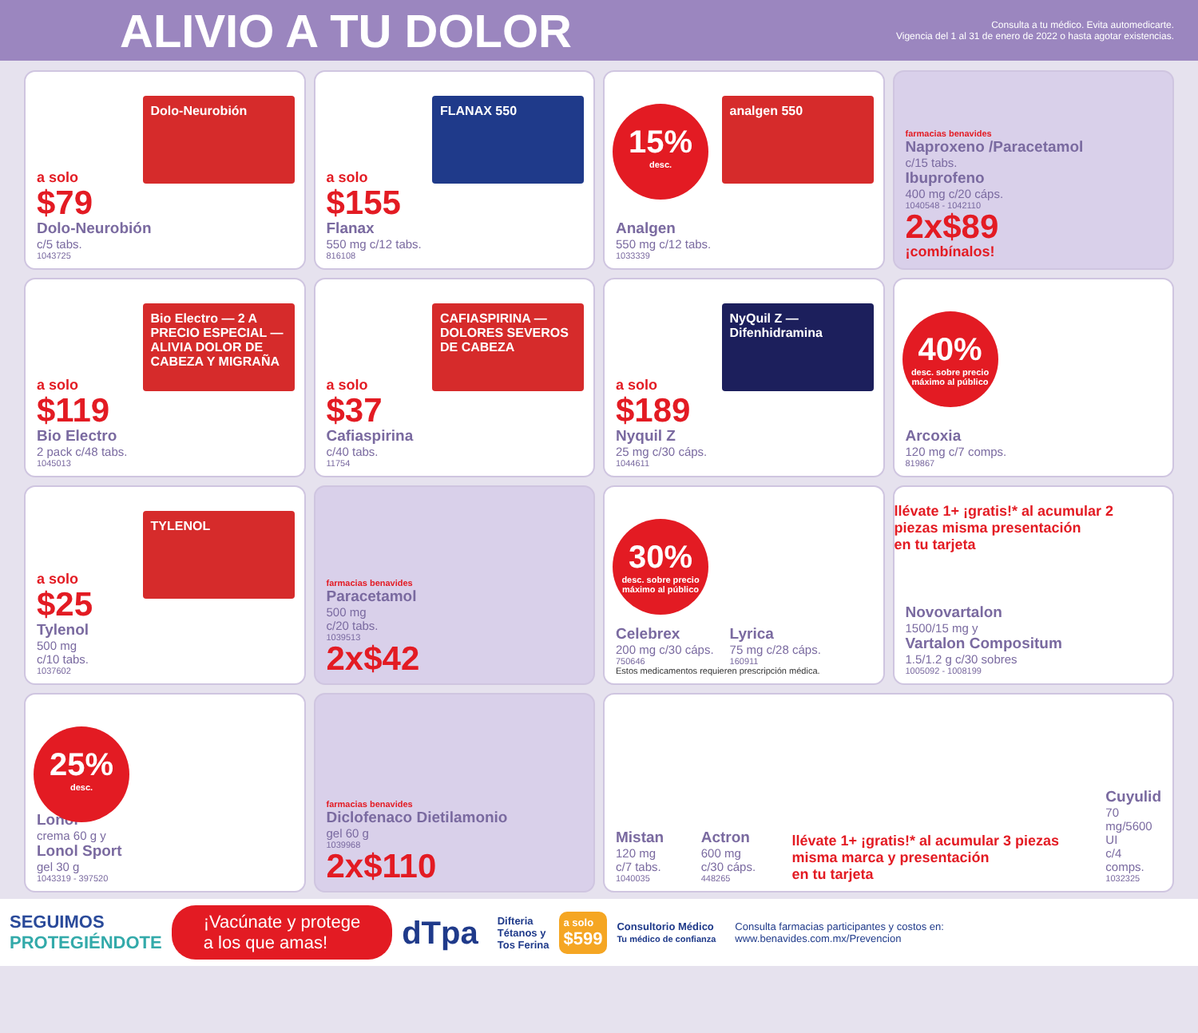ALIVIO A TU DOLOR
Consulta a tu médico. Evita automedicarte.
Vigencia del 1 al 31 de enero de 2022 o hasta agotar existencias.
Dolo-Neurobión
a solo
$79
Dolo-Neurobión
c/5 tabs.
1043725
FLANAX 550
a solo
$155
Flanax
550 mg c/12 tabs.
816108
15%
desc.
analgen 550
Analgen
550 mg c/12 tabs.
1033339
farmacias benavides
Naproxeno /Paracetamol
c/15 tabs.
Ibuprofeno
400 mg c/20 cáps.
1040548 - 1042110
2x$89
¡combínalos!
Bio Electro — 2 A PRECIO ESPECIAL — ALIVIA DOLOR DE CABEZA Y MIGRAÑA
a solo
$119
Bio Electro
2 pack c/48 tabs.
1045013
CAFIASPIRINA — DOLORES SEVEROS DE CABEZA
a solo
$37
Cafiaspirina
c/40 tabs.
11754
NyQuil Z — Difenhidramina
a solo
$189
Nyquil Z
25 mg c/30 cáps.
1044611
40%
desc. sobre precio máximo al público
Arcoxia
120 mg c/7 comps.
819867
TYLENOL
a solo
$25
Tylenol
500 mg
c/10 tabs.
1037602
farmacias benavides
Paracetamol
500 mg
c/20 tabs.
1039513
2x$42
30%
desc. sobre precio máximo al público
Celebrex
200 mg c/30 cáps.
750646
Lyrica
75 mg c/28 cáps.
160911
Estos medicamentos requieren prescripción médica.
llévate 1+ ¡gratis!* al acumular 2 piezas misma presentación
en tu tarjeta
Novovartalon
1500/15 mg y
Vartalon Compositum
1.5/1.2 g c/30 sobres
1005092 - 1008199
25%
desc.
Lonol
crema 60 g y
Lonol Sport
gel 30 g
1043319 - 397520
farmacias benavides
Diclofenaco Dietilamonio
gel 60 g
1039968
2x$110
Mistan
120 mg c/7 tabs.
1040035
Actron
600 mg c/30 cáps.
448265
llévate 1+ ¡gratis!* al acumular 3 piezas misma marca y presentación
en tu tarjeta
Cuyulid
70 mg/5600 UI
c/4 comps.
1032325
SEGUIMOS
PROTEGIÉNDOTE
¡Vacúnate y protege
a los que amas!
dTpa
Difteria
Tétanos y
Tos Ferina
a solo
$599
Consultorio Médico
Tu médico de confianza
Consulta farmacias participantes y costos en:
www.benavides.com.mx/Prevencion